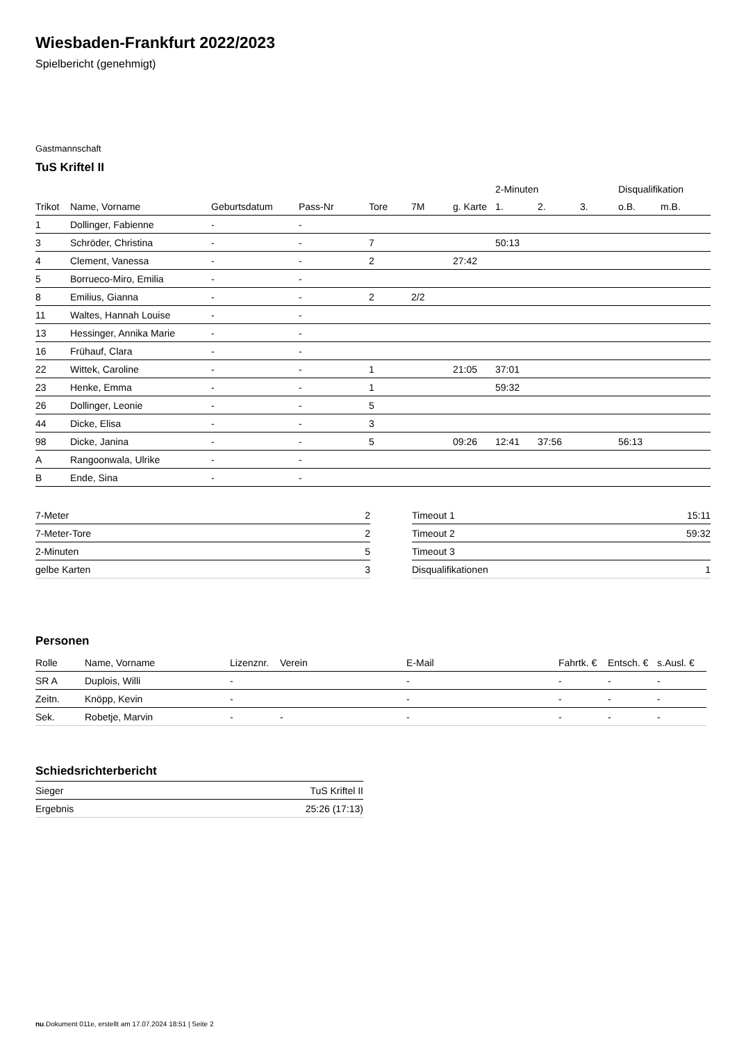Wiesbaden-Frankfurt 2022/2023
Spielbericht (genehmigt)
Gastmannschaft
TuS Kriftel II
| | | | | | | | 2-Minuten | | | Disqualifikation | |
| --- | --- | --- | --- | --- | --- | --- | --- | --- | --- | --- | --- |
| Trikot | Name, Vorname | Geburtsdatum | Pass-Nr | Tore | 7M | g. Karte | 1. | 2. | 3. | o.B. | m.B. |
| 1 | Dollinger, Fabienne | - | - | | | | | | | | |
| 3 | Schröder, Christina | - | - | 7 | | | 50:13 | | | | |
| 4 | Clement, Vanessa | - | - | 2 | | 27:42 | | | | | |
| 5 | Borrueco-Miro, Emilia | - | - | | | | | | | | |
| 8 | Emilius, Gianna | - | - | 2 | 2/2 | | | | | | |
| 11 | Waltes, Hannah Louise | - | - | | | | | | | | |
| 13 | Hessinger, Annika Marie | - | - | | | | | | | | |
| 16 | Frühauf, Clara | - | - | | | | | | | | |
| 22 | Wittek, Caroline | - | - | 1 | | 21:05 | 37:01 | | | | |
| 23 | Henke, Emma | - | - | 1 | | | 59:32 | | | | |
| 26 | Dollinger, Leonie | - | - | 5 | | | | | | | |
| 44 | Dicke, Elisa | - | - | 3 | | | | | | | |
| 98 | Dicke, Janina | - | - | 5 | | 09:26 | 12:41 | 37:56 | | 56:13 | |
| A | Rangoonwala, Ulrike | - | - | | | | | | | | |
| B | Ende, Sina | - | - | | | | | | | | |
| 7-Meter | 2 |
| 7-Meter-Tore | 2 |
| 2-Minuten | 5 |
| gelbe Karten | 3 |
| Timeout 1 | 15:11 |
| Timeout 2 | 59:32 |
| Timeout 3 | |
| Disqualifikationen | 1 |
Personen
| Rolle | Name, Vorname | Lizenznr. | Verein | E-Mail | Fahrtk. € | Entsch. € | s.Ausl. € |
| --- | --- | --- | --- | --- | --- | --- | --- |
| SR A | Duplois, Willi | - | | - | - | - | - |
| Zeitn. | Knöpp, Kevin | - | | - | - | - | - |
| Sek. | Robetje, Marvin | - | - | - | - | - | - |
Schiedsrichterbericht
| Sieger | TuS Kriftel II |
| Ergebnis | 25:26 (17:13) |
nu.Dokument 011e, erstellt am 17.07.2024 18:51 | Seite 2